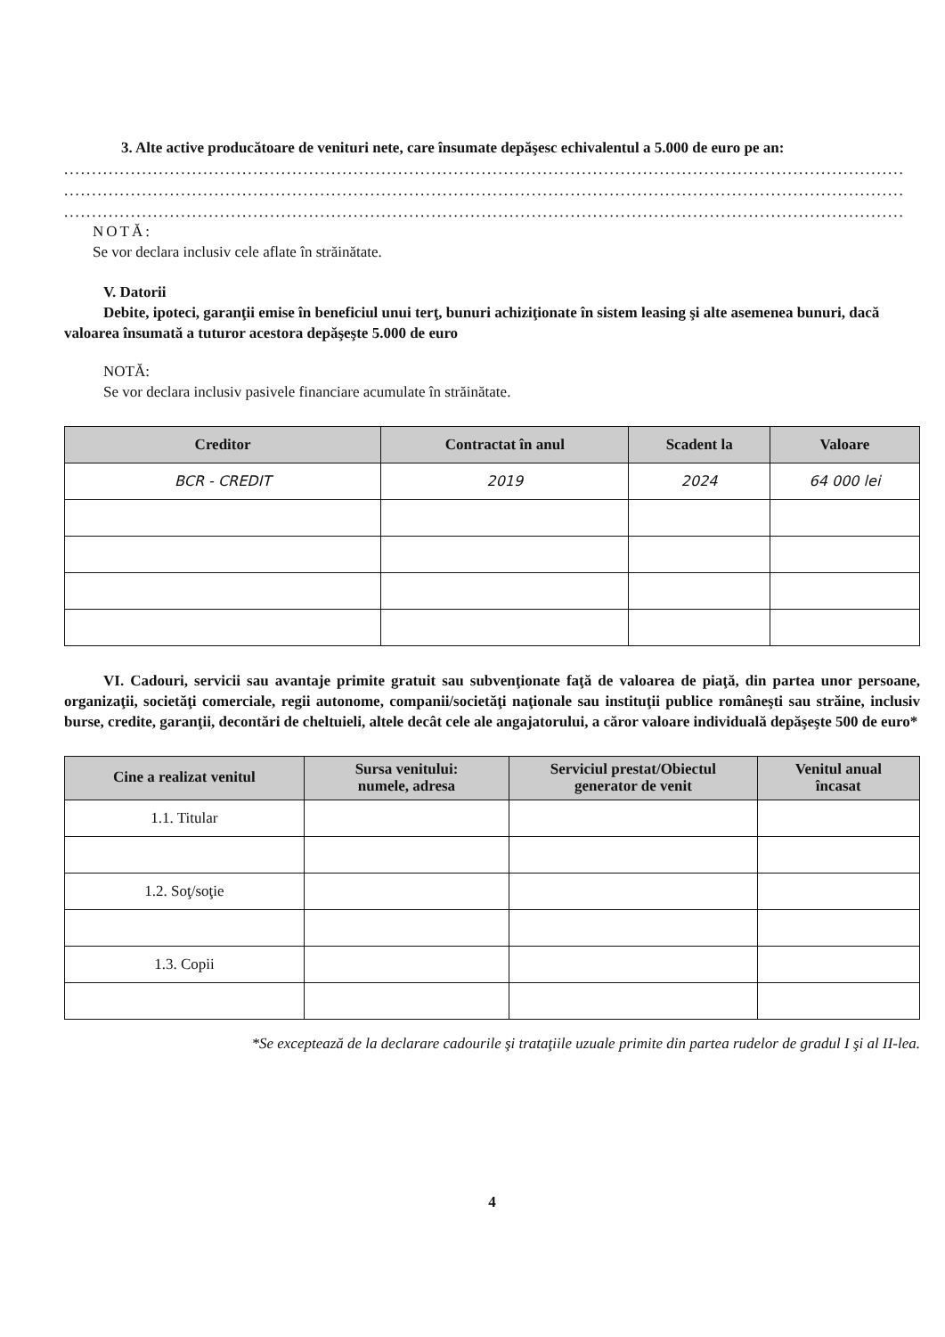3. Alte active producătoare de venituri nete, care însumate depăşesc echivalentul a 5.000 de euro pe an:
.......................................................................................................................................................
.......................................................................................................................................................
.......................................................................................................................................................
NOTĂ:
Se vor declara inclusiv cele aflate în străinătate.
V. Datorii
Debite, ipoteci, garanţii emise în beneficiul unui terţ, bunuri achiziţionate în sistem leasing şi alte asemenea bunuri, dacă valoarea însumată a tuturor acestora depăşeşte 5.000 de euro
NOTĂ:
Se vor declara inclusiv pasivele financiare acumulate în străinătate.
| Creditor | Contractat în anul | Scadent la | Valoare |
| --- | --- | --- | --- |
| BCR - CREDIT | 2019 | 2024 | 64 000 lei |
VI. Cadouri, servicii sau avantaje primite gratuit sau subvenţionate faţă de valoarea de piaţă, din partea unor persoane, organizaţii, societăţi comerciale, regii autonome, companii/societăţi naţionale sau instituţii publice româneşti sau străine, inclusiv burse, credite, garanţii, decontări de cheltuieli, altele decât cele ale angajatorului, a căror valoare individuală depăşeşte 500 de euro*
| Cine a realizat venitul | Sursa venitului: numele, adresa | Serviciul prestat/Obiectul generator de venit | Venitul anual încasat |
| --- | --- | --- | --- |
| 1.1. Titular | | | |
| 1.2. Soţ/soţie | | | |
| 1.3. Copii | | | |
*Se exceptează de la declarare cadourile şi trataţiile uzuale primite din partea rudelor de gradul I şi al II-lea.
4